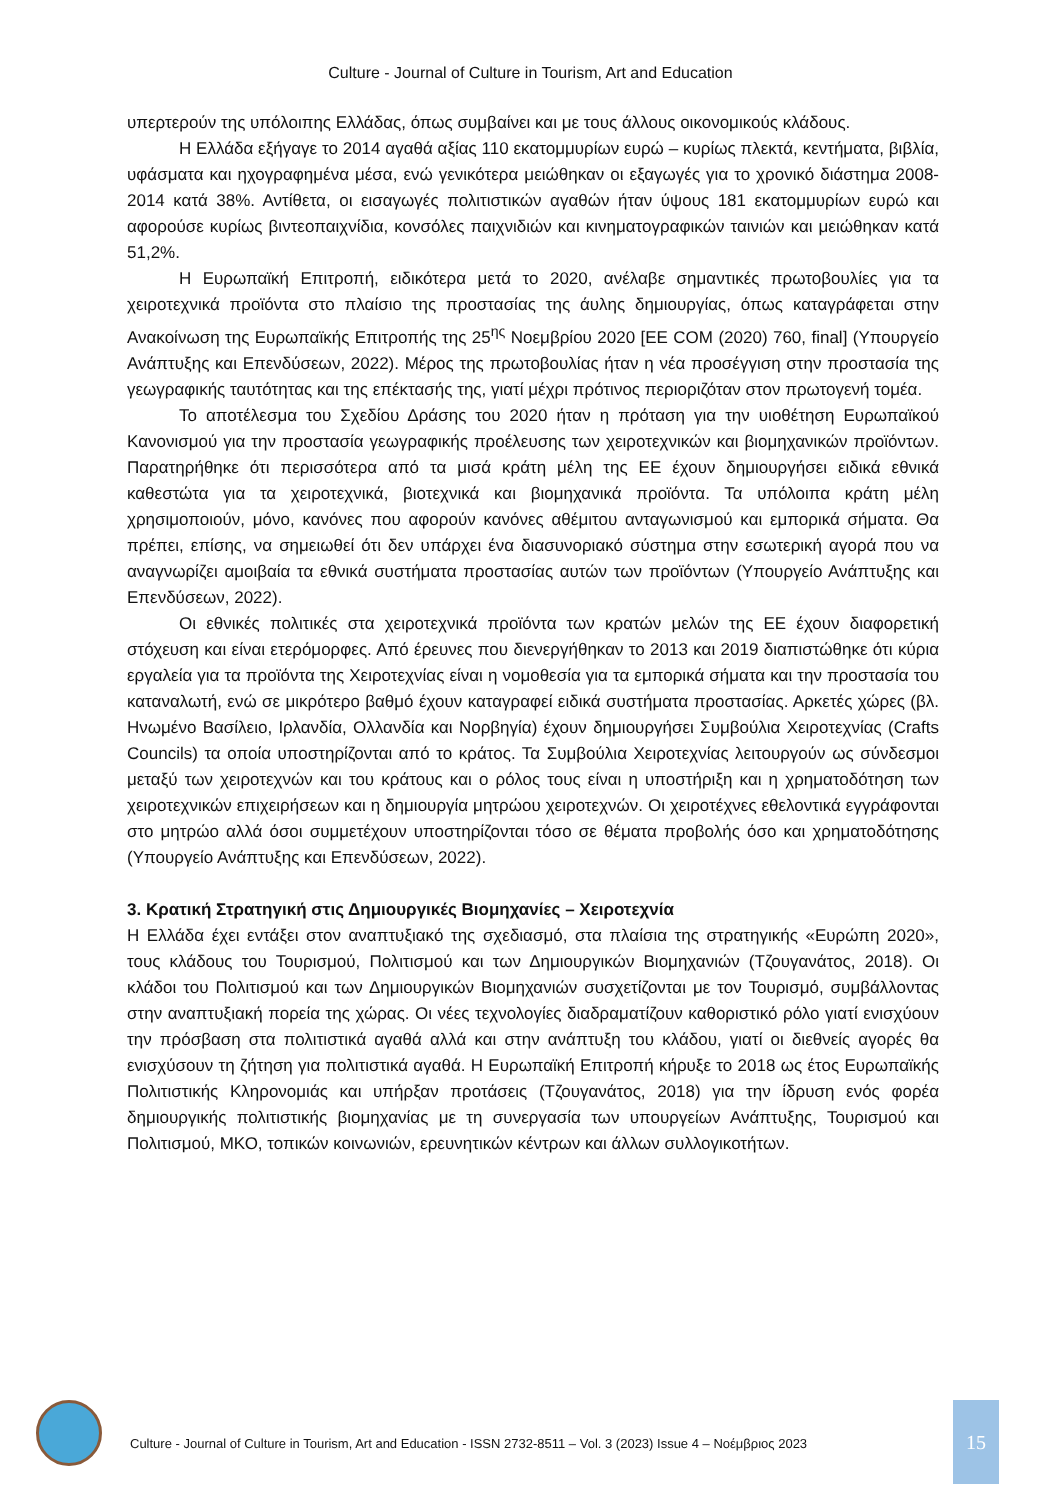Culture - Journal of Culture in Tourism, Art and Education
υπερτερούν της υπόλοιπης Ελλάδας, όπως συμβαίνει και με τους άλλους οικονομικούς κλάδους.
Η Ελλάδα εξήγαγε το 2014 αγαθά αξίας 110 εκατομμυρίων ευρώ – κυρίως πλεκτά, κεντήματα, βιβλία, υφάσματα και ηχογραφημένα μέσα, ενώ γενικότερα μειώθηκαν οι εξαγωγές για το χρονικό διάστημα 2008-2014 κατά 38%. Αντίθετα, οι εισαγωγές πολιτιστικών αγαθών ήταν ύψους 181 εκατομμυρίων ευρώ και αφορούσε κυρίως βιντεοπαιχνίδια, κονσόλες παιχνιδιών και κινηματογραφικών ταινιών και μειώθηκαν κατά 51,2%.
Η Ευρωπαϊκή Επιτροπή, ειδικότερα μετά το 2020, ανέλαβε σημαντικές πρωτοβουλίες για τα χειροτεχνικά προϊόντα στο πλαίσιο της προστασίας της άυλης δημιουργίας, όπως καταγράφεται στην Ανακοίνωση της Ευρωπαϊκής Επιτροπής της 25<sup>ης</sup> Νοεμβρίου 2020 [ΕΕ COM (2020) 760, final] (Υπουργείο Ανάπτυξης και Επενδύσεων, 2022). Μέρος της πρωτοβουλίας ήταν η νέα προσέγγιση στην προστασία της γεωγραφικής ταυτότητας και της επέκτασής της, γιατί μέχρι πρότινος περιοριζόταν στον πρωτογενή τομέα.
Το αποτέλεσμα του Σχεδίου Δράσης του 2020 ήταν η πρόταση για την υιοθέτηση Ευρωπαϊκού Κανονισμού για την προστασία γεωγραφικής προέλευσης των χειροτεχνικών και βιομηχανικών προϊόντων. Παρατηρήθηκε ότι περισσότερα από τα μισά κράτη μέλη της ΕΕ έχουν δημιουργήσει ειδικά εθνικά καθεστώτα για τα χειροτεχνικά, βιοτεχνικά και βιομηχανικά προϊόντα. Τα υπόλοιπα κράτη μέλη χρησιμοποιούν, μόνο, κανόνες που αφορούν κανόνες αθέμιτου ανταγωνισμού και εμπορικά σήματα. Θα πρέπει, επίσης, να σημειωθεί ότι δεν υπάρχει ένα διασυνοριακό σύστημα στην εσωτερική αγορά που να αναγνωρίζει αμοιβαία τα εθνικά συστήματα προστασίας αυτών των προϊόντων (Υπουργείο Ανάπτυξης και Επενδύσεων, 2022).
Οι εθνικές πολιτικές στα χειροτεχνικά προϊόντα των κρατών μελών της ΕΕ έχουν διαφορετική στόχευση και είναι ετερόμορφες. Από έρευνες που διενεργήθηκαν το 2013 και 2019 διαπιστώθηκε ότι κύρια εργαλεία για τα προϊόντα της Χειροτεχνίας είναι η νομοθεσία για τα εμπορικά σήματα και την προστασία του καταναλωτή, ενώ σε μικρότερο βαθμό έχουν καταγραφεί ειδικά συστήματα προστασίας. Αρκετές χώρες (βλ. Ηνωμένο Βασίλειο, Ιρλανδία, Ολλανδία και Νορβηγία) έχουν δημιουργήσει Συμβούλια Χειροτεχνίας (Crafts Councils) τα οποία υποστηρίζονται από το κράτος. Τα Συμβούλια Χειροτεχνίας λειτουργούν ως σύνδεσμοι μεταξύ των χειροτεχνών και του κράτους και ο ρόλος τους είναι η υποστήριξη και η χρηματοδότηση των χειροτεχνικών επιχειρήσεων και η δημιουργία μητρώου χειροτεχνών. Οι χειροτέχνες εθελοντικά εγγράφονται στο μητρώο αλλά όσοι συμμετέχουν υποστηρίζονται τόσο σε θέματα προβολής όσο και χρηματοδότησης (Υπουργείο Ανάπτυξης και Επενδύσεων, 2022).
3. Κρατική Στρατηγική στις Δημιουργικές Βιομηχανίες – Χειροτεχνία
Η Ελλάδα έχει εντάξει στον αναπτυξιακό της σχεδιασμό, στα πλαίσια της στρατηγικής «Ευρώπη 2020», τους κλάδους του Τουρισμού, Πολιτισμού και των Δημιουργικών Βιομηχανιών (Τζουγανάτος, 2018). Οι κλάδοι του Πολιτισμού και των Δημιουργικών Βιομηχανιών συσχετίζονται με τον Τουρισμό, συμβάλλοντας στην αναπτυξιακή πορεία της χώρας. Οι νέες τεχνολογίες διαδραματίζουν καθοριστικό ρόλο γιατί ενισχύουν την πρόσβαση στα πολιτιστικά αγαθά αλλά και στην ανάπτυξη του κλάδου, γιατί οι διεθνείς αγορές θα ενισχύσουν τη ζήτηση για πολιτιστικά αγαθά. Η Ευρωπαϊκή Επιτροπή κήρυξε το 2018 ως έτος Ευρωπαϊκής Πολιτιστικής Κληρονομιάς και υπήρξαν προτάσεις (Τζουγανάτος, 2018) για την ίδρυση ενός φορέα δημιουργικής πολιτιστικής βιομηχανίας με τη συνεργασία των υπουργείων Ανάπτυξης, Τουρισμού και Πολιτισμού, ΜΚΟ, τοπικών κοινωνιών, ερευνητικών κέντρων και άλλων συλλογικοτήτων.
Culture - Journal of Culture in Tourism, Art and Education - ISSN 2732-8511 – Vol. 3 (2023) Issue 4 – Νοέμβριος 2023
15